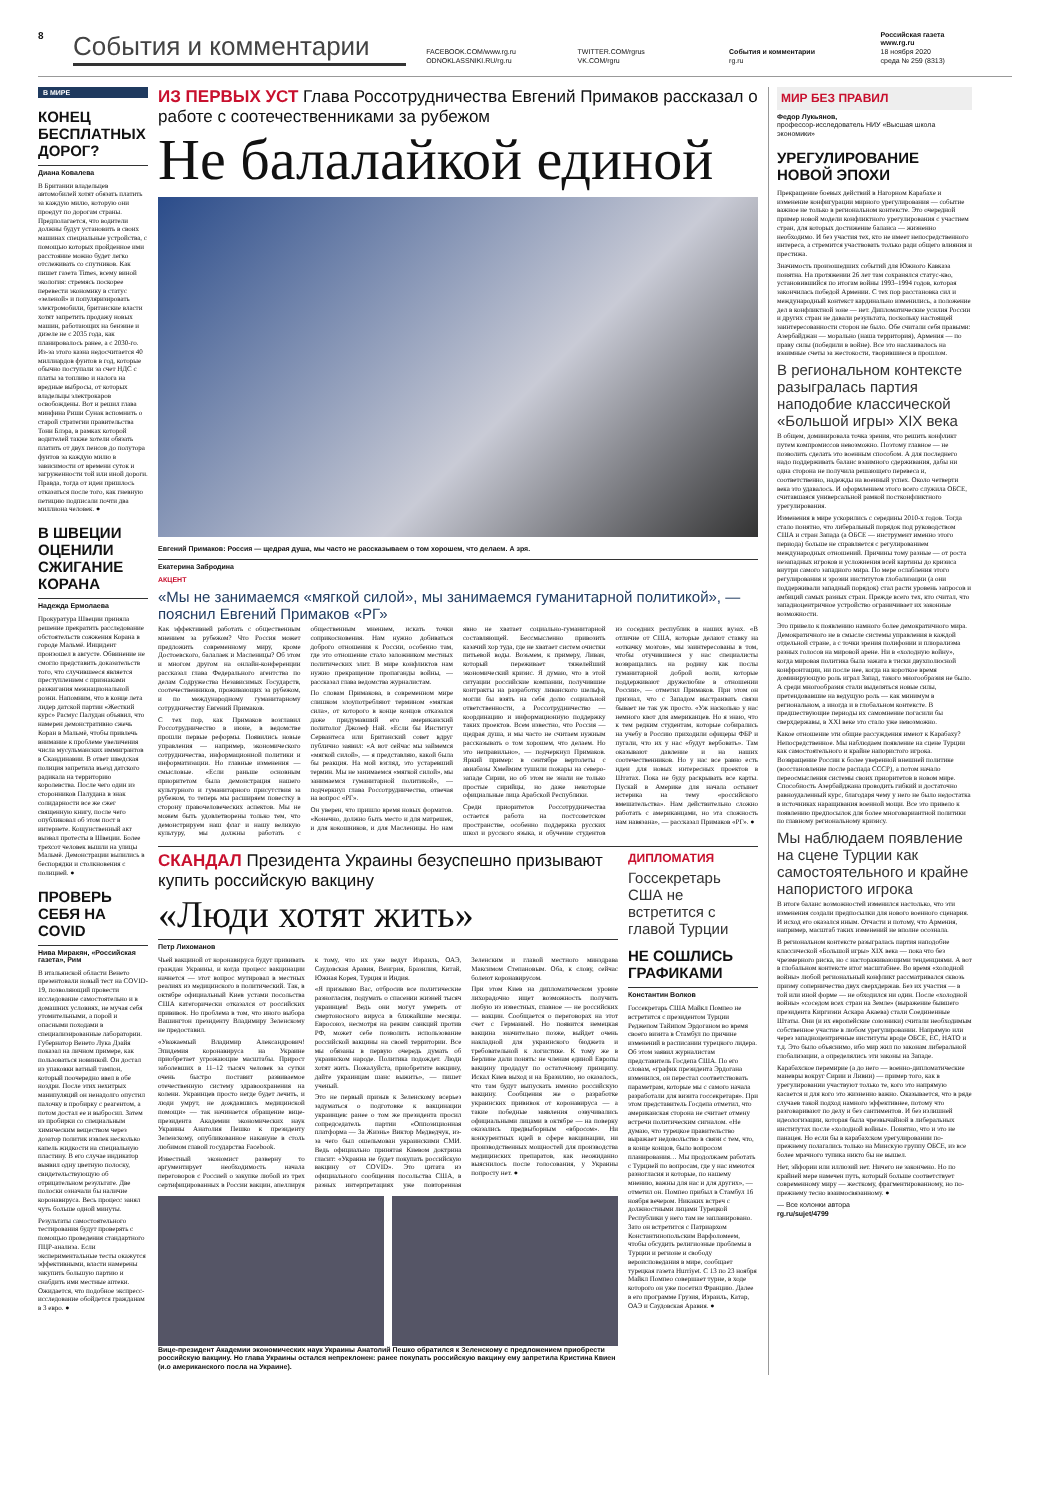8
События и комментарии
FACEBOOK.COM/www.rg.ru
ODNOKLASSNIKI.RU/rg.ru
TWITTER.COM/rgrus
VK.COM/rgru
События и комментарии
rg.ru
Российская газета
www.rg.ru
18 ноября 2020
среда № 259 (8313)
В МИРЕ
КОНЕЦ БЕСПЛАТНЫХ ДОРОГ?
Диана Ковалева
В Британии владельцев автомобилей хотят обязать платить за каждую милю, которую они проедут по дорогам страны. Предполагается, что водители должны будут установить в своих машинах специальные устройства, с помощью которых пройденное ими расстояние можно будет легко отслеживать со спутников. Как пишет газета Times, всему виной экология: стремясь поскорее перевести экономику в статус «зеленой» и популяризировать электромобили, британские власти хотят запретить продажу новых машин, работающих на бензине и дизеле не с 2035 года, как планировалось ранее, а с 2030-го. Из-за этого казна недосчитается 40 миллиардов фунтов в год, которые обычно поступали за счет НДС с платы за топливо и налога на вредные выбросы, от которых владельцы электрокаров освобождены. Вот и решил глава минфина Риши Сунак вспомнить о старой стратегии правительства Тони Блэра, в рамках которой водителей также хотели обязать платить от двух пенсов до полутора фунтов за каждую милю в зависимости от времени суток и загруженности той или иной дороги. Правда, тогда от идеи пришлось отказаться после того, как гневную петицию подписали почти два миллиона человек. ●
В ШВЕЦИИ ОЦЕНИЛИ СЖИГАНИЕ КОРАНА
Надежда Ермолаева
Прокуратура Швеции приняла решение прекратить расследование обстоятельств сожжения Корана в городе Мальмё. Инцидент произошел в августе. Обвинение не смогло представить доказательств того, что случившееся является преступлением с признаками разжигания межнациональной розни. Напомним, что в конце лета лидер датской партии «Жесткий курс» Расмус Палудан объявил, что намерен демонстративно сжечь Коран в Мальмё, чтобы привлечь внимание к проблеме увеличения числа мусульманских иммигрантов в Скандинавии. В ответ шведская полиция запретила въезд датского радикала на территорию королевства. После чего один из сторонников Палудана в знак солидарности все же сжег священную книгу, после чего опубликовал об этом пост в интернете. Кощунственный акт вызвал протесты в Швеции. Более трехсот человек вышли на улицы Мальмё. Демонстрации вылились в беспорядки и столкновения с полицией. ●
ПРОВЕРЬ СЕБЯ НА COVID
Нива Миракян, «Российская газета», Рим
В итальянской области Венето презентовали новый тест на COVID-19, позволяющий провести исследование самостоятельно и в домашних условиях, не мучая себя утомительными, а порой и опасными походами в специализированные лаборатории. Губернатор Венето Лука Дзайя показал на личном примере, как пользоваться новинкой. Он достал из упаковки ватный тампон, который поочередно ввел в обе ноздри. После этих нехитрых манипуляций он ненадолго опустил палочку в пробирку с реагентом, а потом достал ее и выбросил. Затем из пробирки со специальным химическим веществом через дозатор политик извлек несколько капель жидкости на специальную пластину. В его случае индикатор выявил одну цветную полоску, свидетельствующую об отрицательном результате. Две полоски означали бы наличие коронавируса. Весь процесс занял чуть больше одной минуты.
Результаты самостоятельного тестирования будут проверять с помощью проведения стандартного ПЦР-анализа. Если экспериментальные тесты окажутся эффективными, власти намерены закупить большую партию и снабдить ими местные аптеки. Ожидается, что подобное экспресс-исследование обойдется гражданам в 3 евро. ●
ИЗ ПЕРВЫХ УСТ Глава Россотрудничества Евгений Примаков рассказал о работе с соотечественниками за рубежом
Не балалайкой единой
Евгений Примаков: Россия — щедрая душа, мы часто не рассказываем о том хорошем, что делаем. А зря.
Екатерина Забродина
АКЦЕНТ
«Мы не занимаемся «мягкой силой», мы занимаемся гуманитарной политикой», — пояснил Евгений Примаков «РГ»
Как эффективней работать с общественным мнением за рубежом? Что Россия может предложить современному миру, кроме Достоевского, балалаек и Масленицы? Об этом и многом другом на онлайн-конференции рассказал глава Федерального агентства по делам Содружества Независимых Государств, соотечественников, проживающих за рубежом, и по международному гуманитарному сотрудничеству Евгений Примаков.
С тех пор, как Примаков возглавил Россотрудничество в июне, в ведомстве прошли первые реформы. Появились новые управления — например, экономического сотрудничества, информационной политики и информатизации. Но главные изменения — смысловые. «Если раньше основным приоритетом была демонстрация нашего культурного и гуманитарного присутствия за рубежом, то теперь мы расширяем повестку в сторону правочеловеческих аспектов. Мы не можем быть удовлетворены только тем, что демонстрируем наш флаг и нашу великую культуру, мы должны работать с общественным мнением, искать точки соприкосновения. Нам нужно добиваться доброго отношения к России, особенно там, где это отношение стало заложником местных политических элит. В мире конфликтов нам нужно прекращение пропаганды войны, — рассказал глава ведомства журналистам.
По словам Примакова, в современном мире слишком злоупотребляют термином «мягкая сила», от которого в конце концов отказался даже придумавший его американский политолог Джозеф Най. «Если бы Институт Сервантеса или Британский совет вдруг публично заявил: «А вот сейчас мы займемся «мягкой силой», — я представляю, какой была бы реакция. На мой взгляд, это устаревший термин. Мы не занимаемся «мягкой силой», мы занимаемся гуманитарной политикой», — подчеркнул глава Россотрудничества, отвечая на вопрос «РГ».
Он уверен, что пришло время новых форматов. «Конечно, должно быть место и для матрешек, и для кокошников, и для Масленицы. Но нам явно не хватает социально-гуманитарной составляющей. Бессмысленно привозить казачий хор туда, где не хватает систем очистки питьевой воды. Возьмем, к примеру, Ливан, который переживает тяжелейший экономический кризис. Я думаю, что в этой ситуации российские компании, получившие контракты на разработку ливанского шельфа, могли бы взять на себя долю социальной ответственности, а Россотрудничество — координацию и информационную поддержку таких проектов. Всем известно, что Россия — щедрая душа, и мы часто не считаем нужным рассказывать о том хорошем, что делаем. Но это неправильно», — подчеркнул Примаков. Яркий пример: в сентябре вертолеты с авиабазы Хмеймим тушили пожары на северо-западе Сирии, но об этом не знали не только простые сирийцы, но даже некоторые официальные лица Арабской Республики.
Среди приоритетов Россотрудничества остается работа на постсоветском пространстве, особенно поддержка русских школ и русского языка, и обучение студентов из соседних республик в наших вузах. «В отличие от США, которые делают ставку на «откачку мозгов», мы заинтересованы в том, чтобы отучившиеся у нас специалисты возвращались на родину как послы гуманитарной доброй воли, которые поддерживают дружелюбие в отношении России», — отметил Примаков. При этом он признал, что с Западом выстраивать связи бывает не так уж просто. «Уж насколько у нас немного квот для американцев. Но я знаю, что к тем редким студентам, которые собирались на учебу в Россию приходили офицеры ФБР и пугали, что их у нас «будут вербовать». Там оказывают давление и на наших соотечественников. Но у нас все равно есть идеи для новых интересных проектов в Штатах. Пока не буду раскрывать все карты. Пускай в Америке для начала остынет истерика на тему «российского вмешательства». Нам действительно сложно работать с американцами, но эта сложность нам навязана», — рассказал Примаков «РГ». ●
СКАНДАЛ Президента Украины безуспешно призывают купить российскую вакцину
«Люди хотят жить»
Петр Лихоманов
Чьей вакциной от коронавируса будут прививать граждан Украины, и когда процесс вакцинации начнется — этот вопрос мутировал в местных реалиях из медицинского в политический. Так, в октябре официальный Киев устами посольства США категорически отказался от российских прививок. Но проблема в том, что иного выбора Вашингтон президенту Владимиру Зеленскому не предоставил.
«Уважаемый Владимир Александрович! Эпидемия коронавируса на Украине приобретает угрожающие масштабы. Прирост заболевших в 11–12 тысяч человек за сутки очень быстро поставит развиваемое отечественную систему здравоохранения на колени. Украинцев просто негде будет лечить, и люди умрут, не дождавшись медицинской помощи» — так начинается обращение вице-президента Академии экономических наук Украины Анатолия Пешко к президенту Зеленскому, опубликованное накануне в столь любимом главой государства Facebook.
Известный экономист разверну то аргументирует необходимость начала переговоров с Россией о закупке любой из трех сертифицированных в России вакцин, апеллируя к тому, что их уже ведут Израиль, ОАЭ, Саудовская Аравия, Венгрия, Бразилия, Китай, Южная Корея, Турция и Индия.
«Я призываю Вас, отбросив все политические разногласия, подумать о спасении жизней тысяч украинцев! Ведь они могут умереть от смертоносного вируса в ближайшие месяцы. Евросоюз, несмотря на режим санкций против РФ, может себе позволить использование российской вакцины на своей территории. Все мы обязаны в первую очередь думать об украинском народе. Политика подождет. Люди хотят жить. Пожалуйста, приобретите вакцину, дайте украинцам шанс выжить», — пишет ученый.
Это не первый призыв к Зеленскому всерьез задуматься о подготовке к вакцинации украинцев: ранее о том же президента просил сопредседатель партии «Оппозиционная платформа — За Жизнь» Виктор Медведчук, из-за чего был ошельмован украинскими СМИ. Ведь официально принятая Киевом доктрина гласит: «Украина не будет покупать российскую вакцину от COVID». Это цитата из официального сообщения посольства США, в разных интерпретациях уже повторенная Зеленским и главой местного минздрава Максимом Степановым. Оба, к слову, сейчас болеют коронавирусом.
При этом Киев на дипломатическом уровне лихорадочно ищет возможность получить любую из известных, главное — не российских — вакцин. Сообщается о переговорах на этот счет с Германией. Но появится немецкая вакцина значительно позже, выйдет очень накладной для украинского бюджета и требовательной к логистике. К тому же в Берлине дали понять: не членам единой Европы вакцину продадут по остаточному принципу. Искал Киев выход и на Бразилию, но оказалось, что там будут выпускать именно российскую вакцину. Сообщения же о разработке украинских прививок от коронавируса — а такие победные заявления озвучивались официальными лицами в октябре — на поверку оказались предвыборным «вбросом». Ни конкурентных идей в сфере вакцинации, ни производственных мощностей для производства медицинских препаратов, как неожиданно выяснилось после голосования, у Украины попросту нет. ●
Вице-президент Академии экономических наук Украины Анатолий Пешко обратился к Зеленскому с предложением приобрести российскую вакцину. Но глава Украины остался непреклонен: ранее покупать российскую вакцину ему запретила Кристина Квиен (и.о американского посла на Украине).
ДИПЛОМАТИЯ
Госсекретарь США не встретится с главой Турции
НЕ СОШЛИСЬ ГРАФИКАМИ
Константин Волков
Госсекретарь США Майкл Помпео не встретится с президентом Турции Реджепом Тайипом Эрдоганом во время своего визита в Стамбул по причине изменений в расписании турецкого лидера. Об этом заявил журналистам представитель Госдепа США. По его словам, «график президента Эрдогана изменился, он перестал соответствовать параметрам, которые мы с самого начала разработали для визита госсекретаря». При этом представитель Госдепа отметил, что американская сторона не считает отмену встречи политическим сигналом. «Не думаю, что турецкое правительство выражает недовольство в связи с тем, что, в конце концов, было вопросом планирования… Мы продолжаем работать с Турцией по вопросам, где у нас имеются разногласия и которые, по нашему мнению, важны для нас и для других», — отметил он. Помпео прибыл в Стамбул 16 ноября вечером. Никаких встреч с должностными лицами Турецкой Республики у него там не запланировано. Зато он встретится с Патриархом Константинопольским Варфоломеем, чтобы обсудить религиозные проблемы в Турции и регионе и свободу вероисповедания в мире, сообщает турецкая газета Hurriyet. С 13 по 23 ноября Майкл Помпео совершает турне, в ходе которого он уже посетил Францию. Далее в его программе Грузия, Израиль, Катар, ОАЭ и Саудовская Аравия. ●
МИР БЕЗ ПРАВИЛ
Федор Лукьянов,
профессор-исследователь НИУ «Высшая школа экономики»
УРЕГУЛИРОВАНИЕ НОВОЙ ЭПОХИ
Прекращение боевых действий в Нагорном Карабахе и изменение конфигурации мирного урегулирования — событие важное не только в региональном контексте. Это очередной пример новой модели конфликтного урегулирования с участием стран, для которых достижение баланса — жизненно необходимо. И без участия тех, кто не имеет непосредственного интереса, а стремится участвовать только ради общего влияния и престижа.
Значимость произошедших событий для Южного Кавказа понятна. На протяжении 26 лет там сохранялся статус-кво, установившийся по итогам войны 1993–1994 годов, которая закончилась победой Армении. С тех пор расстановка сил и международный контекст кардинально изменились, а положение дел в конфликтной зоне — нет. Дипломатические усилия России и других стран не давали результата, поскольку настоящей заинтересованности сторон не было. Обе считали себя правыми: Азербайджан — морально (наша территория), Армения — по праву силы (победили в войне). Все это наслаивалось на взаимные счеты за жестокости, творившиеся в прошлом.
В региональном контексте разыгралась партия наподобие классической «Большой игры» XIX века
В общем, доминировала точка зрения, что решить конфликт путем компромиссов невозможно. Поэтому главное — не позволить сделать это военным способом. А для последнего надо поддерживать баланс взаимного сдерживания, дабы ни одна сторона не получила решающего перевеса и, соответственно, надежды на военный успех. Около четверти века это удавалось. И оформлением этого всего служила ОБСЕ, считавшаяся универсальной рамкой постконфликтного урегулирования.
Изменения в мире ускорились с середины 2010-х годов. Тогда стало понятно, что либеральный порядок под руководством США и стран Запада (а ОБСЕ — инструмент именно этого периода) больше не справляется с регулированием международных отношений. Причины тому разные — от роста незападных игроков и усложнения всей картины до кризиса внутри самого западного мира. По мере ослабления этого регулирования и эрозии институтов глобализации (а они поддерживали западный порядок) стал расти уровень запросов и амбиций самых разных стран. Прежде всего тех, кто считал, что западноцентричное устройство ограничивает их законные возможности.
Это привело к появлению намного более демократичного мира. Демократичного не в смысле системы управления в каждой отдельной стране, а с точки зрения полифонии и плюрализма разных голосов на мировой арене. Ни в «холодную войну», когда мировая политика была зажата в тиски двухполюсной конфронтации, ни после нее, когда на короткое время доминирующую роль играл Запад, такого многообразия не было. А среди многообразия стали выделяться новые силы, претендовавшие на ведущую роль — как минимум в региональном, а иногда и в глобальном контексте. В предшествующие периоды их самомнение погасили бы сверхдержавы, в XXI веке это стало уже невозможно.
Какое отношение эти общие рассуждения имеют к Карабаху? Непосредственное. Мы наблюдаем появление на сцене Турции как самостоятельного и крайне напористого игрока. Возвращение России к более уверенной внешней политике (восстановление после распада СССР), а потом начало переосмысления системы своих приоритетов в новом мире. Способность Азербайджана проводить гибкий и достаточно равноудаленный курс, благодаря чему у него не было недостатка в источниках наращивания военной мощи. Все это привело к появлению предпосылок для более многовариантной политики по главному региональному кризису.
Мы наблюдаем появление на сцене Турции как самостоятельного и крайне напористого игрока
В итоге баланс возможностей изменился настолько, что эти изменения создали предпосылки для нового военного сценария. И исход его оказался иным. Отчасти и потому, что Армения, например, масштаб таких изменений не вполне осознала.
В региональном контексте разыгралась партия наподобие классической «Большой игры» XIX века — пока что без чрезмерного риска, но с настораживающими тенденциями. А вот в глобальном контексте итог масштабнее. Во время «холодной войны» любой региональный конфликт рассматривался сквозь призму соперничества двух сверхдержав. Без их участия — в той или иной форме — не обходился ни один. После «холодной войны» «соседом всех стран на Земле» (выражение бывшего президента Киргизии Аскара Акаева) стали Соединенные Штаты. Они (и их европейские союзники) считали необходимым собственное участие в любом урегулировании. Напрямую или через западноцентричные институты вроде ОБСЕ, ЕС, НАТО и т.д. Это было объяснимо, ибо мир жил по законам либеральной глобализации, а определялись эти законы на Западе.
Карабахское перемирие (а до него — военно-дипломатические маневры вокруг Сирии и Ливии) — пример того, как в урегулировании участвуют только те, кого это напрямую касается и для кого это жизненно важно. Оказывается, что в ряде случаев такой подход намного эффективнее, потому что разговаривают по делу и без сантиментов. И без излишней идеологизации, которая была чрезвычайной в либеральных институтах после «холодной войны». Понятно, что и это не панацея. Но если бы в карабахском урегулировании по-прежнему полагались только на Минскую группу ОБСЕ, из все более мрачного тупика никто бы не вышел.
Нет, эйфории или иллюзий нет. Ничего не закончено. Но по крайней мере намечен путь, который больше соответствует современному миру — жесткому, фрагментированному, но по-прежнему тесно взаимосвязанному. ●
— Все колонки автора
rg.ru/sujet/4799